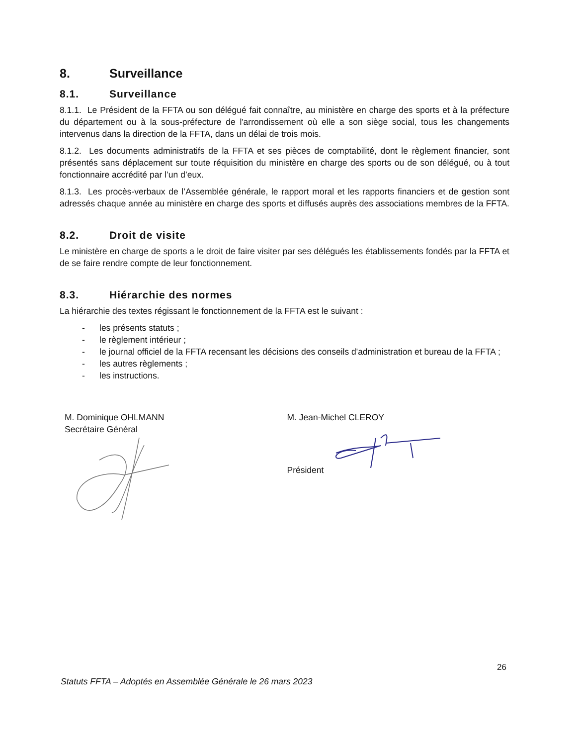8. Surveillance
8.1. Surveillance
8.1.1. Le Président de la FFTA ou son délégué fait connaître, au ministère en charge des sports et à la préfecture du département ou à la sous-préfecture de l'arrondissement où elle a son siège social, tous les changements intervenus dans la direction de la FFTA, dans un délai de trois mois.
8.1.2. Les documents administratifs de la FFTA et ses pièces de comptabilité, dont le règlement financier, sont présentés sans déplacement sur toute réquisition du ministère en charge des sports ou de son délégué, ou à tout fonctionnaire accrédité par l’un d’eux.
8.1.3. Les procès-verbaux de l’Assemblée générale, le rapport moral et les rapports financiers et de gestion sont adressés chaque année au ministère en charge des sports et diffusés auprès des associations membres de la FFTA.
8.2. Droit de visite
Le ministère en charge de sports a le droit de faire visiter par ses délégués les établissements fondés par la FFTA et de se faire rendre compte de leur fonctionnement.
8.3. Hiérarchie des normes
La hiérarchie des textes régissant le fonctionnement de la FFTA est le suivant :
- les présents statuts ;
- le règlement intérieur ;
- le journal officiel de la FFTA recensant les décisions des conseils d'administration et bureau de la FFTA ;
- les autres règlements ;
- les instructions.
M. Dominique OHLMANN
Secrétaire Général
M. Jean-Michel CLEROY
Président
26
Statuts FFTA – Adoptés en Assemblée Générale le 26 mars 2023